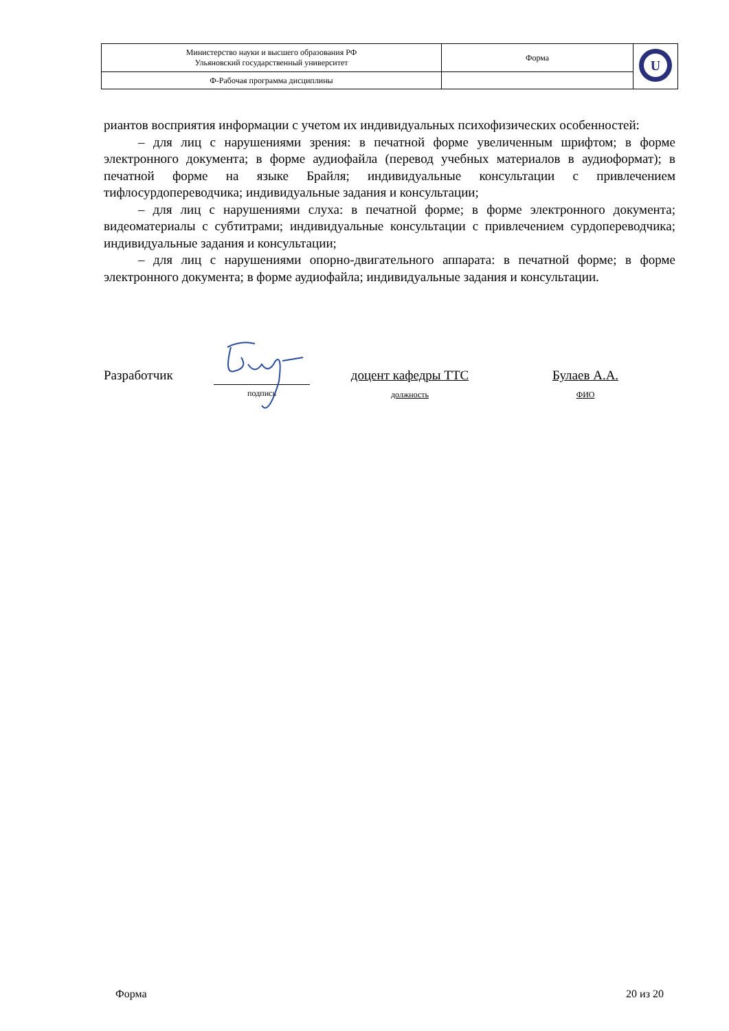| Министерство науки и высшего образования РФ Ульяновский государственный университет | Форма | U |
| Ф-Рабочая программа дисциплины | | |
риантов восприятия информации с учетом их индивидуальных психофизических особенностей:
– для лиц с нарушениями зрения: в печатной форме увеличенным шрифтом; в форме электронного документа; в форме аудиофайла (перевод учебных материалов в аудиоформат); в печатной форме на языке Брайля; индивидуальные консультации с привлечением тифлосурдопереводчика; индивидуальные задания и консультации;
– для лиц с нарушениями слуха: в печатной форме; в форме электронного документа; видеоматериалы с субтитрами; индивидуальные консультации с привлечением сурдопереводчика; индивидуальные задания и консультации;
– для лиц с нарушениями опорно-двигательного аппарата: в печатной форме; в форме электронного документа; в форме аудиофайла; индивидуальные задания и консультации.
Разработчик
подпись
доцент кафедры ТТС
должность
Булаев А.А.
ФИО
Форма 20 из 20